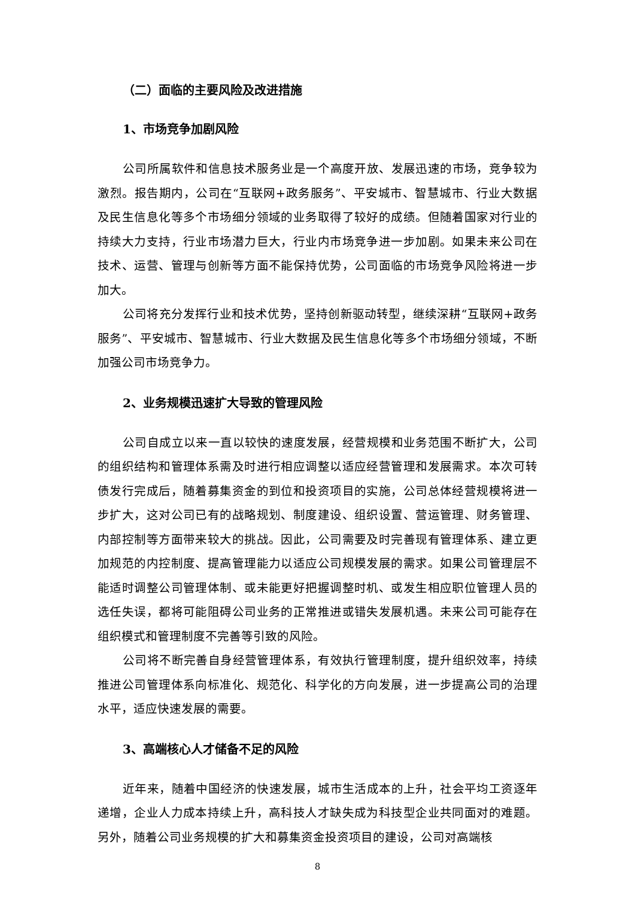（二）面临的主要风险及改进措施
1、市场竞争加剧风险
公司所属软件和信息技术服务业是一个高度开放、发展迅速的市场，竞争较为激烈。报告期内，公司在“互联网+政务服务”、平安城市、智慧城市、行业大数据及民生信息化等多个市场细分领域的业务取得了较好的成绩。但随着国家对行业的持续大力支持，行业市场潜力巨大，行业内市场竞争进一步加剧。如果未来公司在技术、运营、管理与创新等方面不能保持优势，公司面临的市场竞争风险将进一步加大。
公司将充分发挥行业和技术优势，坚持创新驱动转型，继续深耕“互联网+政务服务”、平安城市、智慧城市、行业大数据及民生信息化等多个市场细分领域，不断加强公司市场竞争力。
2、业务规模迅速扩大导致的管理风险
公司自成立以来一直以较快的速度发展，经营规模和业务范围不断扩大，公司的组织结构和管理体系需及时进行相应调整以适应经营管理和发展需求。本次可转债发行完成后，随着募集资金的到位和投资项目的实施，公司总体经营规模将进一步扩大，这对公司已有的战略规划、制度建设、组织设置、营运管理、财务管理、内部控制等方面带来较大的挑战。因此，公司需要及时完善现有管理体系、建立更加规范的内控制度、提高管理能力以适应公司规模发展的需求。如果公司管理层不能适时调整公司管理体制、或未能更好把握调整时机、或发生相应职位管理人员的选任失误，都将可能阻碍公司业务的正常推进或错失发展机遇。未来公司可能存在组织模式和管理制度不完善等引致的风险。
公司将不断完善自身经营管理体系，有效执行管理制度，提升组织效率，持续推进公司管理体系向标准化、规范化、科学化的方向发展，进一步提高公司的治理水平，适应快速发展的需要。
3、高端核心人才储备不足的风险
近年来，随着中国经济的快速发展，城市生活成本的上升，社会平均工资逐年递增，企业人力成本持续上升，高科技人才缺失成为科技型企业共同面对的难题。另外，随着公司业务规模的扩大和募集资金投资项目的建设，公司对高端核
8